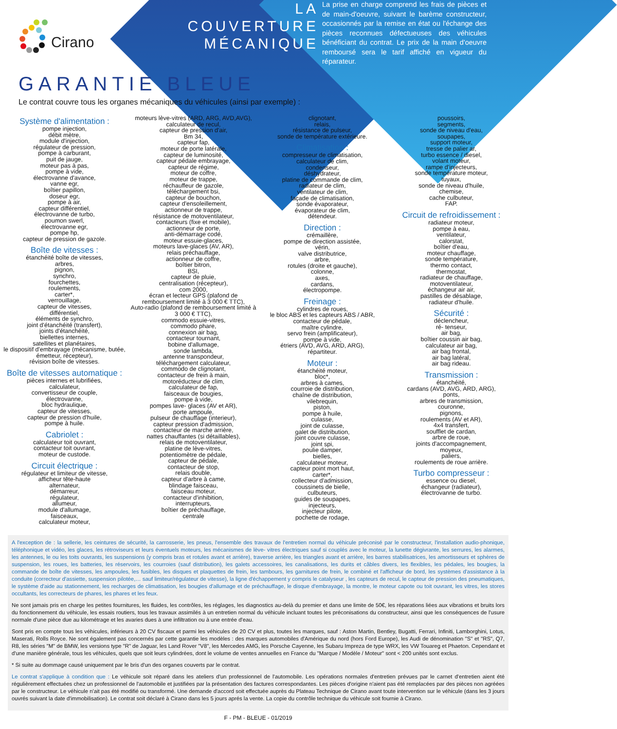Cirano
LA COUVERTURE
MÉCANIQUE
La prise en charge comprend les frais de pièces et de main-d'oeuvre, suivant le barème constructeur, occasionnés par la remise en état ou l'échange des pièces reconnues défectueuses des véhicules bénéficiant du contrat. Le prix de la main d'oeuvre remboursé sera le tarif affiché en vigueur du réparateur.
GARANTIE BLEUE
Le contrat couvre tous les organes mécaniques du véhicules (ainsi par exemple) :
Système d'alimentation :
pompe injection,
débit mètre,
module d'injection,
régulateur de pression,
pompe à carburant,
puit de jauge,
moteur pas à pas,
pompe à vide,
électrovanne d'avance,
vanne egr,
boîtier papillon,
doseur egr,
pompe à air,
capteur différentiel,
électrovanne de turbo,
poumon swerl,
électrovanne egr,
pompe hp,
capteur de pression de gazole.
Boîte de vitesses :
étanchéité boîte de vitesses,
arbres,
pignon,
synchro,
fourchettes,
roulements,
carter*,
verrouillage,
capteur de vitesses,
différentiel,
éléments de synchro,
joint d'étanchéité (transfert),
joints d'étanchéité,
biellettes internes,
satellites et planétaires,
le dispositif d'embrayage (mécanisme, butée, émetteur, récepteur),
révision boîte de vitesses.
Boîte de vitesses automatique :
pièces internes et lubrifiées,
calculateur,
convertisseur de couple,
électrovanne,
bloc hydraulique,
capteur de vitesses,
capteur de pression d'huile,
pompe à huile.
Cabriolet :
calculateur toit ouvrant,
contacteur toit ouvrant,
moteur de custode.
Circuit électrique :
régulateur et limiteur de vitesse,
afficheur tête-haute
alternateur,
démarreur,
régulateur,
allumeur,
module d'allumage,
faisceaux,
calculateur moteur,
moteurs lève-vitres (ARD, ARG, AVD,AVG),
calculateur de recul,
capteur de pression d'air,
Bm 34,
capteur fap,
moteur de porte latérale,
capteur de luminosité,
capteur pédale embrayage,
capteur de régime,
moteur de coffre,
moteur de trappe,
réchauffeur de gazole,
téléchargement bsi,
capteur de bouchon,
capteur d'ensoleillement,
actionneur de trappe,
résistance de motoventilateur,
contacteurs (fixe et mobile),
actionneur de porte,
anti-démarrage codé,
moteur essuie-glaces,
moteurs lave-glaces (AV, AR),
relais préchauffage,
actionneur de coffre,
boîtier bitron,
BSI,
capteur de pluie,
centralisation (récepteur),
com 2000,
écran et lecteur GPS (plafond de remboursement limité à 3 000 € TTC),
Auto-radio (plafond de remboursement limité à 3 000 € TTC),
commodo essuie-vitres,
commodo phare,
connexion air bag,
contacteur tournant,
bobine d'allumage,
sonde lambda,
antenne transpondeur,
téléchargement calculateur,
commodo de clignotant,
contacteur de frein à main,
motoréducteur de clim,
calculateur de fap,
faisceaux de bougies,
pompe à vide,
pompes lave- glaces (AV et AR),
porte ampoule,
pulseur de chauffage (interieur),
capteur pression d'admission,
contacteur de marche arrière,
nattes chauffantes (si détaillables),
relais de motoventilateur,
platine de lève-vitres,
potentiomètre de pédale,
capteur de pédale,
contacteur de stop,
relais double,
capteur d'arbre à came,
blindage faisceau,
faisceau moteur,
contacteur d'inhibition,
interrupteurs,
boîtier de préchauffage,
centrale
clignotant,
relais,
résistance de pulseur,
sonde de température extérieure.
Climatisation :
compresseur de climatisation,
calculateur de clim,
condenseur,
déshydrateur,
platine de commande de clim,
radiateur de clim,
ventilateur de clim,
façade de climatisation,
sonde évaporateur,
évaporateur de clim,
détendeur.
Direction :
crémaillère,
pompe de direction assistée,
vérin,
valve distributrice,
arbre,
rotules (droite et gauche),
colonne,
axes,
cardans,
électropompe.
Freinage :
cylindres de roues,
le bloc ABS et les capteurs ABS / ABR,
contacteur de pédale,
maître cylindre,
servo frein (amplificateur),
pompe à vide,
étriers (AVD, AVG, ARD, ARG),
répartiteur.
Moteur :
étanchéité moteur,
bloc*,
arbres à cames,
courroie de distribution,
chaîne de distribution,
vilebrequin,
piston,
pompe à huile,
culasse,
joint de culasse,
galet de distribution,
joint couvre culasse,
joint spi,
poulie damper,
bielles,
calculateur moteur,
capteur point mort haut,
carter*,
collecteur d'admission,
coussinets de bielle,
culbuteurs,
guides de soupapes,
injecteurs,
injecteur pilote,
pochette de rodage,
poussoirs,
segments,
sonde de niveau d'eau,
soupapes,
support moteur,
tresse de palier ar,
turbo essence / diesel,
volant moteur,
rampe d'injecteurs,
sonde température moteur,
tuyaux,
sonde de niveau d'huile,
chemise,
cache culbuteur,
FAP.
Circuit de refroidissement :
radiateur moteur,
pompe à eau,
ventilateur,
calorstat,
boîtier d'eau,
moteur chauffage,
sonde température,
thermo contact,
thermostat,
radiateur de chauffage,
motoventilateur,
échangeur air air,
pastilles de désablage,
radiateur d'huile.
Sécurité :
déclencheur,
ré- tenseur,
air bag,
boîtier coussin air bag,
calculateur air bag,
air bag frontal,
air bag latéral,
air bag rideau.
Transmission :
étanchéité,
cardans (AVD, AVG, ARD, ARG),
ponts,
arbres de transmission,
couronne,
pignons,
roulements (AV et AR),
4x4 transfert,
soufflet de cardan,
arbre de roue,
joints d'accompagnement,
moyeux,
paliers,
roulements de roue arrière.
Turbo compresseur :
essence ou diesel,
échangeur (radiateur),
électrovanne de turbo.
A l'exception de : la sellerie, les ceintures de sécurité, la carrosserie, les pneus, l'ensemble des travaux de l'entretien normal du véhicule préconisé par le constructeur, l'installation audio-phonique, téléphonique et vidéo, les glaces, les rétroviseurs et leurs éventuels moteurs, les mécanismes de lève- vitres électriques sauf si couplés avec le moteur, la lunette dégivrante, les serrures, les alarmes, les antennes, le ou les toits ouvrants, les suspensions (y compris bras et rotules avant et arrière), traverse arrière, les triangles avant et arrière, les barres stabilisatrices, les amortisseurs et sphères de suspension, les roues, les batteries, les réservoirs, les courroies (sauf distribution), les galets accessoires, les canalisations, les durits et câbles divers, les flexibles, les pédales, les bougies, la commande de boîte de vitesses, les ampoules, les fusibles, les disques et plaquettes de frein, les tambours, les garnitures de frein, le combiné et l'afficheur de bord, les systèmes d'assistance à la conduite (correcteur d'assiette, suspension pilotée,… sauf limiteur/régulateur de vitesse), la ligne d'échappement y compris le catalyseur , les capteurs de recul, le capteur de pression des pneumatiques, le système d'aide au stationnement, les recharges de climatisation, les bougies d'allumage et de préchauffage, le disque d'embrayage, la montre, le moteur capote ou toit ouvrant, les vitres, les stores occultants, les correcteurs de phares, les phares et les feux.
Ne sont jamais pris en charge les petites fournitures, les fluides, les contrôles, les réglages, les diagnostics au-delà du premier et dans une limite de 50€, les réparations liées aux vibrations et bruits lors du fonctionnement du véhicule, les essais routiers, tous les travaux assimilés à un entretien normal du véhicule incluant toutes les préconisations du constructeur, ainsi que les conséquences de l'usure normale d'une pièce due au kilométrage et les avaries dues à une infiltration ou à une entrée d'eau.
Sont pris en compte tous les véhicules, inférieurs à 20 CV fiscaux et parmi les véhicules de 20 CV et plus, toutes les marques, sauf : Aston Martin, Bentley, Bugatti, Ferrari, Infiniti, Lamborghini, Lotus, Maserati, Rolls Royce. Ne sont également pas concernés par cette garantie les modèles : des marques automobiles d'Amérique du nord (hors Ford Europe), les Audi de dénomination "S" et "RS", Q7, R8, les séries "M" de BMW, les versions type "R" de Jaguar, les Land Rover "V8", les Mercedes AMG, les Porsche Cayenne, les Subaru Impreza de type WRX, les VW Touareg et Phaeton. Cependant et d'une manière générale, tous les véhicules, quels que soit leurs cylindrées, dont le volume de ventes annuelles en France du "Marque / Modèle / Moteur" sont < 200 unités sont exclus.
* Si suite au dommage causé uniquement par le bris d'un des organes couverts par le contrat.
Le contrat s'applique à condition que : Le véhicule soit réparé dans les ateliers d'un professionnel de l'automobile. Les opérations normales d'entretien prévues par le carnet d'entretien aient été régulièrement effectuées chez un professionnel de l'automobile et justifiées par la présentation des factures correspondantes. Les pièces d'origine n'aient pas été remplacées par des pièces non agréées par le constructeur. Le véhicule n'ait pas été modifié ou transformé. Une demande d'accord soit effectuée auprès du Plateau Technique de Cirano avant toute intervention sur le véhicule (dans les 3 jours ouvrés suivant la date d'immobilisation). Le contrat soit déclaré à Cirano dans les 5 jours aprés la vente. La copie du contrôle technique du véhicule soit fournie à Cirano.
F - PM - BLEUE - 01/2019